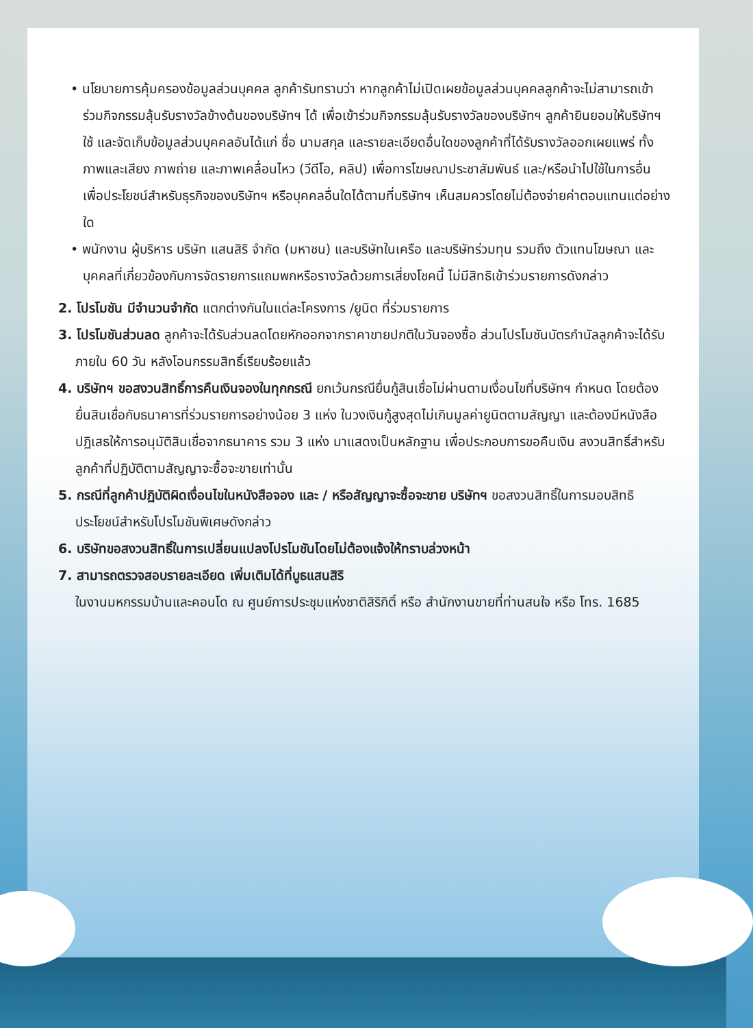• นโยบายการคุ้มครองข้อมูลส่วนบุคคล ลูกค้ารับทราบว่า หากลูกค้าไม่เปิดเผยข้อมูลส่วนบุคคลลูกค้าจะไม่สามารถเข้าร่วมกิจกรรมลุ้นรับรางวัลข้างต้นของบริษัทฯ ได้ เพื่อเข้าร่วมกิจกรรมลุ้นรับรางวัลของบริษัทฯ ลูกค้ายินยอมให้บริษัทฯ ใช้ และจัดเก็บข้อมูลส่วนบุคคลอันได้แก่ ชื่อ นามสกุล และรายละเอียดอื่นใดของลูกค้าที่ได้รับรางวัลออกเผยแพร่ ทั้งภาพและเสียง ภาพถ่าย และภาพเคลื่อนไหว (วีดีโอ, คลิป) เพื่อการโฆษณาประชาสัมพันธ์ และ/หรือนำไปใช้ในการอื่น เพื่อประโยชน์สำหรับธุรกิจของบริษัทฯ หรือบุคคลอื่นใดได้ตามที่บริษัทฯ เห็นสมควรโดยไม่ต้องจ่ายค่าตอบแทนแต่อย่างใด
• พนักงาน ผู้บริหาร บริษัท แสนสิริ จำกัด (มหาชน) และบริษัทในเครือ และบริษัทร่วมทุน รวมถึง ตัวแทนโฆษณา และบุคคลที่เกี่ยวข้องกับการจัดรายการแถมพกหรือรางวัลด้วยการเสี่ยงโชคนี้ ไม่มีสิทธิเข้าร่วมรายการดังกล่าว
2. โปรโมชัน มีจำนวนจำกัด แตกต่างกันในแต่ละโครงการ /ยูนิต ที่ร่วมรายการ
3. โปรโมชันส่วนลด ลูกค้าจะได้รับส่วนลดโดยหักออกจากราคาขายปกติในวันจองซื้อ ส่วนโปรโมชันบัตรกำนัลลูกค้าจะได้รับ ภายใน 60 วัน หลังโอนกรรมสิทธิ์เรียบร้อยแล้ว
4. บริษัทฯ ขอสงวนสิทธิ์การคืนเงินจองในทุกกรณี ยกเว้นกรณียื่นกู้สินเชื่อไม่ผ่านตามเงื่อนไขที่บริษัทฯ กำหนด โดยต้องยื่นสินเชื่อกับธนาคารที่ร่วมรายการอย่างน้อย 3 แห่ง ในวงเงินกู้สูงสุดไม่เกินมูลค่ายูนิตตามสัญญา และต้องมีหนังสือปฏิเสธให้การอนุมัติสินเชื่อจากธนาคาร รวม 3 แห่ง มาแสดงเป็นหลักฐาน เพื่อประกอบการขอคืนเงิน สงวนสิทธิ์สำหรับลูกค้าที่ปฏิบัติตามสัญญาจะซื้อจะขายเท่านั้น
5. กรณีที่ลูกค้าปฏิบัติผิดเงื่อนไขในหนังสือจอง และ / หรือสัญญาจะซื้อจะขาย บริษัทฯ ขอสงวนสิทธิ์ในการมอบสิทธิประโยชน์สำหรับโปรโมชันพิเศษดังกล่าว
6. บริษัทขอสงวนสิทธิ์ในการเปลี่ยนแปลงโปรโมชันโดยไม่ต้องแจ้งให้ทราบล่วงหน้า
7. สามารถตรวจสอบรายละเอียด เพิ่มเติมได้ที่บูธแสนสิริ
ในงานมหกรรมบ้านและคอนโด ณ ศูนย์การประชุมแห่งชาติสิริกิติ์ หรือ สำนักงานขายที่ท่านสนใจ หรือ โทร. 1685